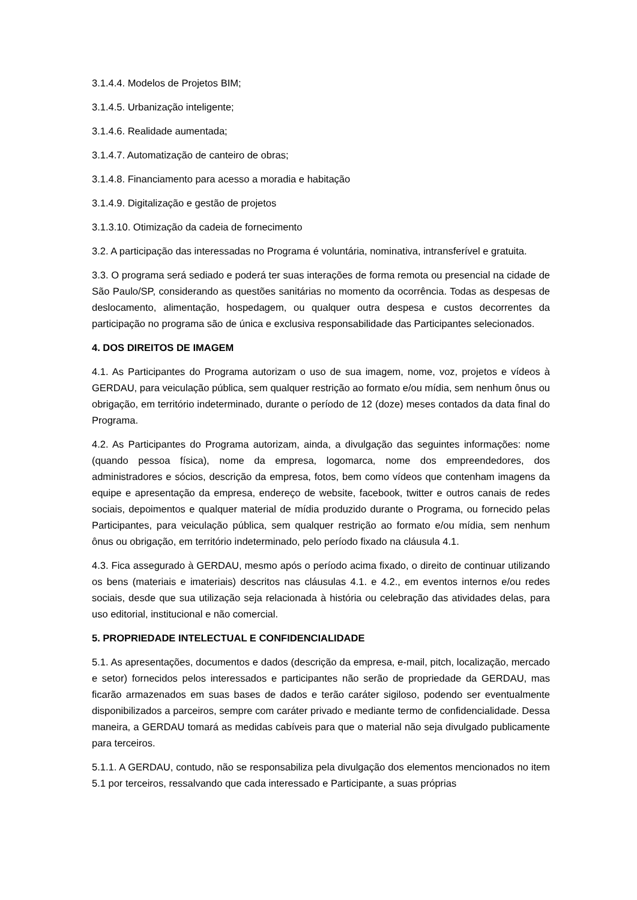3.1.4.4. Modelos de Projetos BIM;
3.1.4.5. Urbanização inteligente;
3.1.4.6. Realidade aumentada;
3.1.4.7. Automatização de canteiro de obras;
3.1.4.8. Financiamento para acesso a moradia e habitação
3.1.4.9. Digitalização e gestão de projetos
3.1.3.10. Otimização da cadeia de fornecimento
3.2. A participação das interessadas no Programa é voluntária, nominativa, intransferível e gratuita.
3.3. O programa será sediado e poderá ter suas interações de forma remota ou presencial na cidade de São Paulo/SP, considerando as questões sanitárias no momento da ocorrência. Todas as despesas de deslocamento, alimentação, hospedagem, ou qualquer outra despesa e custos decorrentes da participação no programa são de única e exclusiva responsabilidade das Participantes selecionados.
4. DOS DIREITOS DE IMAGEM
4.1. As Participantes do Programa autorizam o uso de sua imagem, nome, voz, projetos e vídeos à GERDAU, para veiculação pública, sem qualquer restrição ao formato e/ou mídia, sem nenhum ônus ou obrigação, em território indeterminado, durante o período de 12 (doze) meses contados da data final do Programa.
4.2. As Participantes do Programa autorizam, ainda, a divulgação das seguintes informações: nome (quando pessoa física), nome da empresa, logomarca, nome dos empreendedores, dos administradores e sócios, descrição da empresa, fotos, bem como vídeos que contenham imagens da equipe e apresentação da empresa, endereço de website, facebook, twitter e outros canais de redes sociais, depoimentos e qualquer material de mídia produzido durante o Programa, ou fornecido pelas Participantes, para veiculação pública, sem qualquer restrição ao formato e/ou mídia, sem nenhum ônus ou obrigação, em território indeterminado, pelo período fixado na cláusula 4.1.
4.3. Fica assegurado à GERDAU, mesmo após o período acima fixado, o direito de continuar utilizando os bens (materiais e imateriais) descritos nas cláusulas 4.1. e 4.2., em eventos internos e/ou redes sociais, desde que sua utilização seja relacionada à história ou celebração das atividades delas, para uso editorial, institucional e não comercial.
5. PROPRIEDADE INTELECTUAL E CONFIDENCIALIDADE
5.1. As apresentações, documentos e dados (descrição da empresa, e-mail, pitch, localização, mercado e setor) fornecidos pelos interessados e participantes não serão de propriedade da GERDAU, mas ficarão armazenados em suas bases de dados e terão caráter sigiloso, podendo ser eventualmente disponibilizados a parceiros, sempre com caráter privado e mediante termo de confidencialidade. Dessa maneira, a GERDAU tomará as medidas cabíveis para que o material não seja divulgado publicamente para terceiros.
5.1.1. A GERDAU, contudo, não se responsabiliza pela divulgação dos elementos mencionados no item 5.1 por terceiros, ressalvando que cada interessado e Participante, a suas próprias